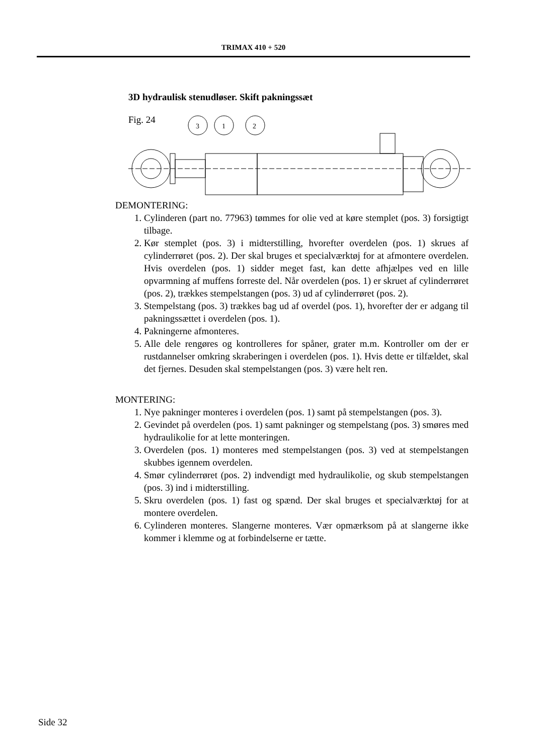TRIMAX 410 + 520
3D hydraulisk stenudløser. Skift pakningssæt
Fig. 24
3
1
2
DEMONTERING:
1. Cylinderen (part no. 77963) tømmes for olie ved at køre stemplet (pos. 3) forsigtigt tilbage.
2. Kør stemplet (pos. 3) i midterstilling, hvorefter overdelen (pos. 1) skrues af cylinderrøret (pos. 2). Der skal bruges et specialværktøj for at afmontere overdelen. Hvis overdelen (pos. 1) sidder meget fast, kan dette afhjælpes ved en lille opvarmning af muffens forreste del. Når overdelen (pos. 1) er skruet af cylinderrøret (pos. 2), trækkes stempelstangen (pos. 3) ud af cylinderrøret (pos. 2).
3. Stempelstang (pos. 3) trækkes bag ud af overdel (pos. 1), hvorefter der er adgang til pakningssættet i overdelen (pos. 1).
4. Pakningerne afmonteres.
5. Alle dele rengøres og kontrolleres for spåner, grater m.m. Kontroller om der er rustdannelser omkring skraberingen i overdelen (pos. 1). Hvis dette er tilfældet, skal det fjernes. Desuden skal stempelstangen (pos. 3) være helt ren.
MONTERING:
1. Nye pakninger monteres i overdelen (pos. 1) samt på stempelstangen (pos. 3).
2. Gevindet på overdelen (pos. 1) samt pakninger og stempelstang (pos. 3) smøres med hydraulikolie for at lette monteringen.
3. Overdelen (pos. 1) monteres med stempelstangen (pos. 3) ved at stempelstangen skubbes igennem overdelen.
4. Smør cylinderrøret (pos. 2) indvendigt med hydraulikolie, og skub stempelstangen (pos. 3) ind i midterstilling.
5. Skru overdelen (pos. 1) fast og spænd. Der skal bruges et specialværktøj for at montere overdelen.
6. Cylinderen monteres. Slangerne monteres. Vær opmærksom på at slangerne ikke kommer i klemme og at forbindelserne er tætte.
Side 32